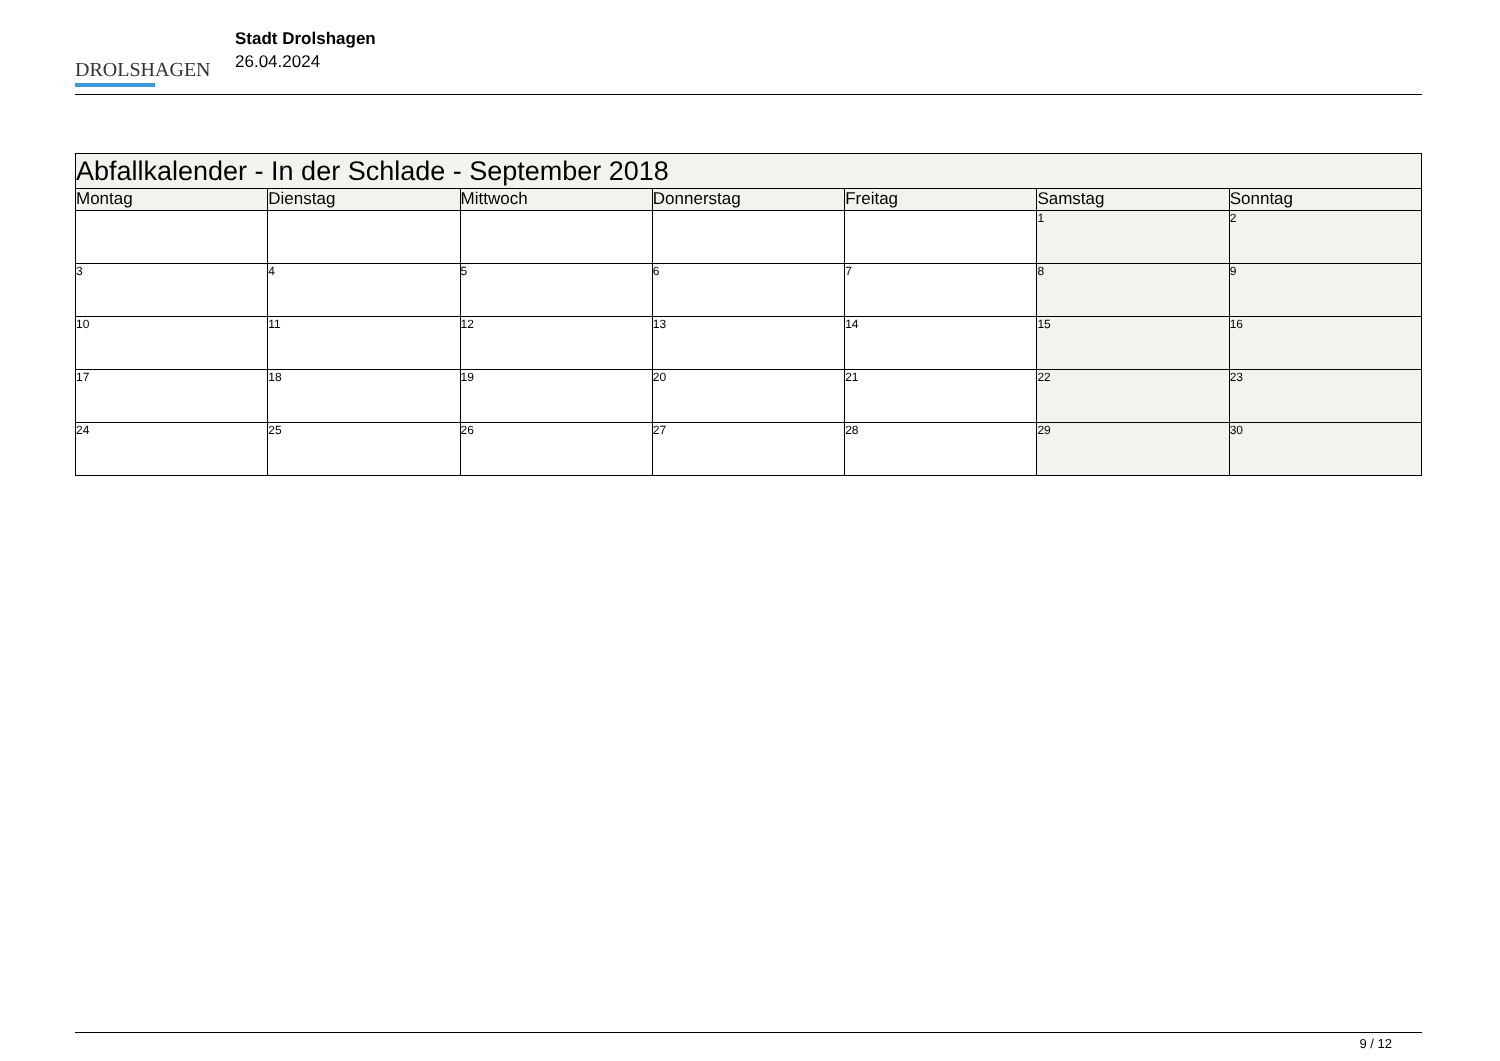DROLSHAGEN
Stadt Drolshagen
26.04.2024
| Abfallkalender - In der Schlade - September 2018 | | | | | | |
| Montag | Dienstag | Mittwoch | Donnerstag | Freitag | Samstag | Sonntag |
| | | | | | 1 | 2 |
| 3 | 4 | 5 | 6 | 7 | 8 | 9 |
| 10 | 11 | 12 | 13 | 14 | 15 | 16 |
| 17 | 18 | 19 | 20 | 21 | 22 | 23 |
| 24 | 25 | 26 | 27 | 28 | 29 | 30 |
9 / 12